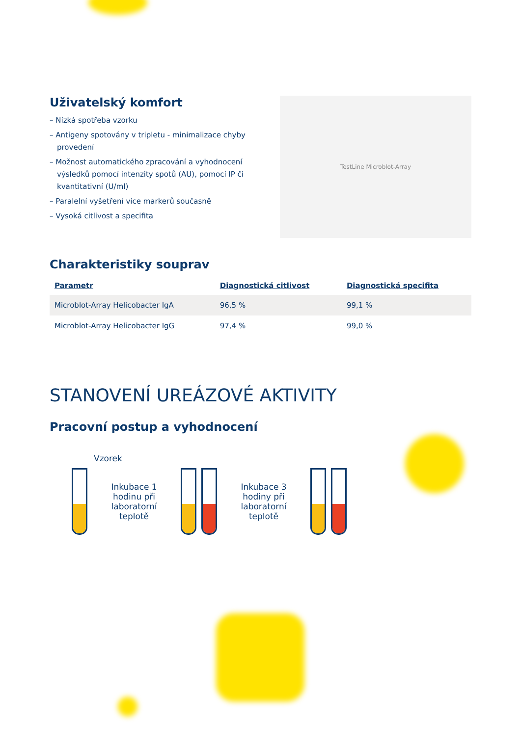Uživatelský komfort
– Nízká spotřeba vzorku
– Antigeny spotovány v tripletu - minimalizace chyby provedení
– Možnost automatického zpracování a vyhodnocení výsledků pomocí intenzity spotů (AU), pomocí IP či kvantitativní (U/ml)
– Paralelní vyšetření více markerů současně
– Vysoká citlivost a specifita
TestLine Microblot-Array
Charakteristiky souprav
| Parametr | Diagnostická citlivost | Diagnostická specifita |
| --- | --- | --- |
| Microblot-Array Helicobacter IgA | 96,5 % | 99,1 % |
| Microblot-Array Helicobacter IgG | 97,4 % | 99,0 % |
STANOVENÍ UREÁZOVÉ AKTIVITY
Pracovní postup a vyhodnocení
Vzorek
Inkubace 1 hodinu při laboratorní teplotě
Inkubace 3 hodiny při laboratorní teplotě